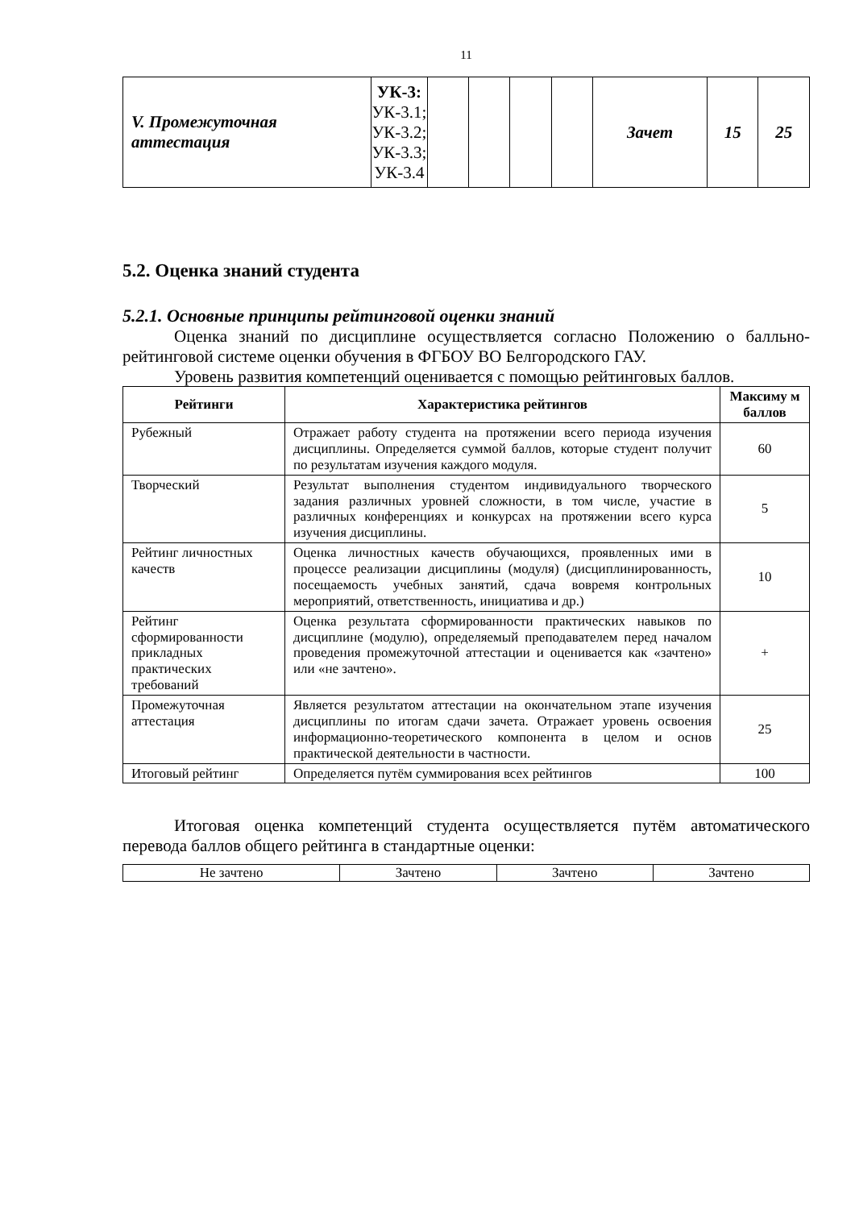11
| V. Промежуточная аттестация | УК-3: УК-3.1; УК-3.2; УК-3.3; УК-3.4 | | | | | Зачет | 15 | 25 |
5.2. Оценка знаний студента
5.2.1. Основные принципы рейтинговой оценки знаний
Оценка знаний по дисциплине осуществляется согласно Положению о балльно-рейтинговой системе оценки обучения в ФГБОУ ВО Белгородского ГАУ.
Уровень развития компетенций оценивается с помощью рейтинговых баллов.
| Рейтинги | Характеристика рейтингов | Максиму м баллов |
| --- | --- | --- |
| Рубежный | Отражает работу студента на протяжении всего периода изучения дисциплины. Определяется суммой баллов, которые студент получит по результатам изучения каждого модуля. | 60 |
| Творческий | Результат выполнения студентом индивидуального творческого задания различных уровней сложности, в том числе, участие в различных конференциях и конкурсах на протяжении всего курса изучения дисциплины. | 5 |
| Рейтинг личностных качеств | Оценка личностных качеств обучающихся, проявленных ими в процессе реализации дисциплины (модуля) (дисциплинированность, посещаемость учебных занятий, сдача вовремя контрольных мероприятий, ответственность, инициатива и др.) | 10 |
| Рейтинг сформированности прикладных практических требований | Оценка результата сформированности практических навыков по дисциплине (модулю), определяемый преподавателем перед началом проведения промежуточной аттестации и оценивается как «зачтено» или «не зачтено». | + |
| Промежуточная аттестация | Является результатом аттестации на окончательном этапе изучения дисциплины по итогам сдачи зачета. Отражает уровень освоения информационно-теоретического компонента в целом и основ практической деятельности в частности. | 25 |
| Итоговый рейтинг | Определяется путём суммирования всех рейтингов | 100 |
Итоговая оценка компетенций студента осуществляется путём автоматического перевода баллов общего рейтинга в стандартные оценки:
| Не зачтено | Зачтено | Зачтено | Зачтено |